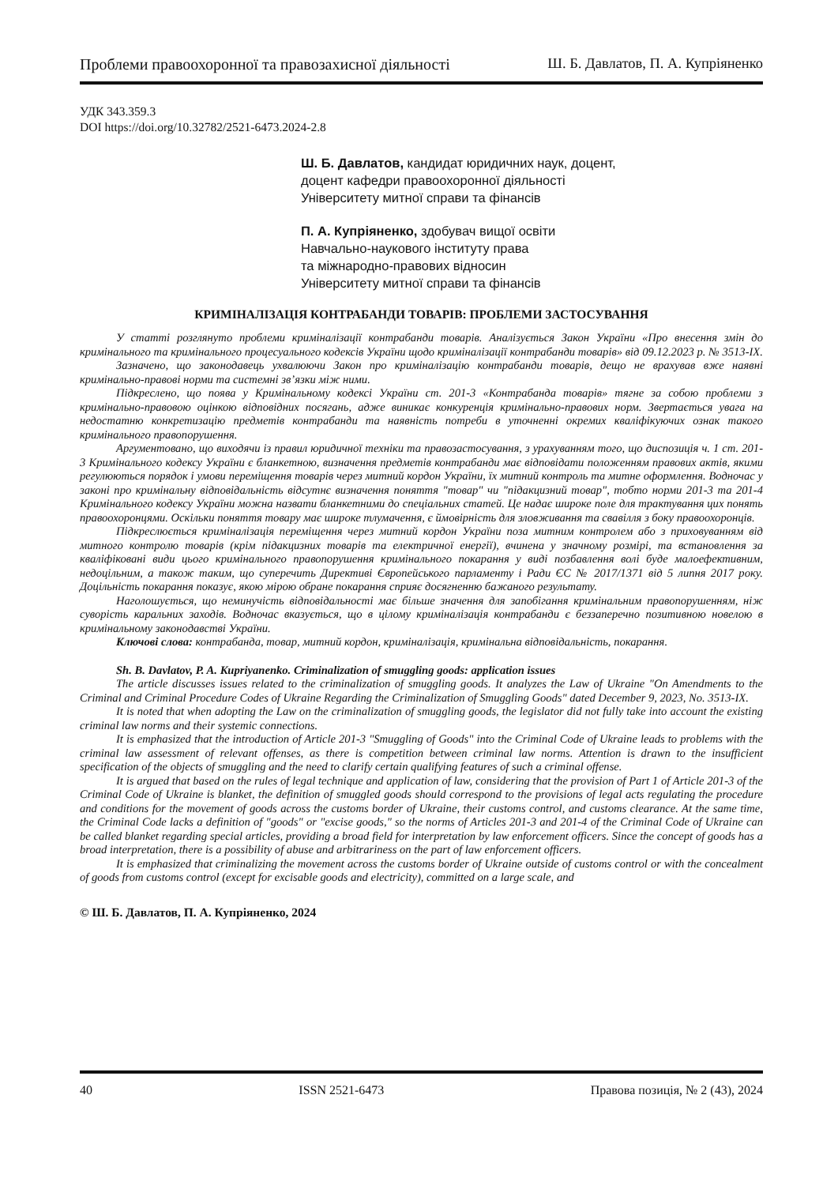Проблеми правоохоронної та правозахисної діяльності Ш. Б. Давлатов, П. А. Купріяненко
УДК 343.359.3
DOI https://doi.org/10.32782/2521-6473.2024-2.8
Ш. Б. Давлатов, кандидат юридичних наук, доцент,
доцент кафедри правоохоронної діяльності
Університету митної справи та фінансів
П. А. Купріяненко, здобувач вищої освіти
Навчально-наукового інституту права
та міжнародно-правових відносин
Університету митної справи та фінансів
КРИМІНАЛІЗАЦІЯ КОНТРАБАНДИ ТОВАРІВ: ПРОБЛЕМИ ЗАСТОСУВАННЯ
У статті розглянуто проблеми криміналізації контрабанди товарів. Аналізується Закон України «Про внесення змін до кримінального та кримінального процесуального кодексів України щодо криміналізації контрабанди товарів» від 09.12.2023 р. № 3513-IX.
Зазначено, що законодавець ухвалюючи Закон про криміналізацію контрабанди товарів, дещо не врахував вже наявні кримінально-правові норми та системні зв’язки між ними.
Підкреслено, що поява у Кримінальному кодексі України ст. 201-3 «Контрабанда товарів» тягне за собою проблеми з кримінально-правовою оцінкою відповідних посягань, адже виникає конкуренція кримінально-правових норм. Звертається увага на недостатню конкретизацію предметів контрабанди та наявність потреби в уточненні окремих кваліфікуючих ознак такого кримінального правопорушення.
Аргументовано, що виходячи із правил юридичної техніки та правозастосування, з урахуванням того, що диспозиція ч. 1 ст. 201-3 Кримінального кодексу України є бланкетною, визначення предметів контрабанди має відповідати положенням правових актів, якими регулюються порядок і умови переміщення товарів через митний кордон України, їх митний контроль та митне оформлення. Водночас у законі про кримінальну відповідальність відсутнє визначення поняття "товар" чи "підакцизний товар", тобто норми 201-3 та 201-4 Кримінального кодексу України можна назвати бланкетними до спеціальних статей. Це надає широке поле для трактування цих понять правоохоронцями. Оскільки поняття товару має широке тлумачення, є ймовірність для зловживання та свавілля з боку правоохоронців.
Підкреслюється криміналізація переміщення через митний кордон України поза митним контролем або з приховуванням від митного контролю товарів (крім підакцизних товарів та електричної енергії), вчинена у значному розмірі, та встановлення за кваліфіковані види цього кримінального правопорушення кримінального покарання у виді позбавлення волі буде малоефективним, недоцільним, а також таким, що суперечить Директиві Європейського парламенту і Ради ЄС № 2017/1371 від 5 липня 2017 року. Доцільність покарання показує, якою мірою обране покарання сприяє досягненню бажаного результату.
Наголошується, що неминучість відповідальності має більше значення для запобігання кримінальним правопорушенням, ніж суворість каральних заходів. Водночас вказується, що в цілому криміналізація контрабанди є беззаперечно позитивною новелою в кримінальному законодавстві України.
Ключові слова: контрабанда, товар, митний кордон, криміналізація, кримінальна відповідальність, покарання.
Sh. B. Davlatov, P. A. Kupriyanenko. Criminalization of smuggling goods: application issues
The article discusses issues related to the criminalization of smuggling goods. It analyzes the Law of Ukraine "On Amendments to the Criminal and Criminal Procedure Codes of Ukraine Regarding the Criminalization of Smuggling Goods" dated December 9, 2023, No. 3513-IX.
It is noted that when adopting the Law on the criminalization of smuggling goods, the legislator did not fully take into account the existing criminal law norms and their systemic connections.
It is emphasized that the introduction of Article 201-3 "Smuggling of Goods" into the Criminal Code of Ukraine leads to problems with the criminal law assessment of relevant offenses, as there is competition between criminal law norms. Attention is drawn to the insufficient specification of the objects of smuggling and the need to clarify certain qualifying features of such a criminal offense.
It is argued that based on the rules of legal technique and application of law, considering that the provision of Part 1 of Article 201-3 of the Criminal Code of Ukraine is blanket, the definition of smuggled goods should correspond to the provisions of legal acts regulating the procedure and conditions for the movement of goods across the customs border of Ukraine, their customs control, and customs clearance. At the same time, the Criminal Code lacks a definition of "goods" or "excise goods," so the norms of Articles 201-3 and 201-4 of the Criminal Code of Ukraine can be called blanket regarding special articles, providing a broad field for interpretation by law enforcement officers. Since the concept of goods has a broad interpretation, there is a possibility of abuse and arbitrariness on the part of law enforcement officers.
It is emphasized that criminalizing the movement across the customs border of Ukraine outside of customs control or with the concealment of goods from customs control (except for excisable goods and electricity), committed on a large scale, and
© Ш. Б. Давлатов, П. А. Купріяненко, 2024
40 ISSN 2521-6473 Правова позиція, № 2 (43), 2024